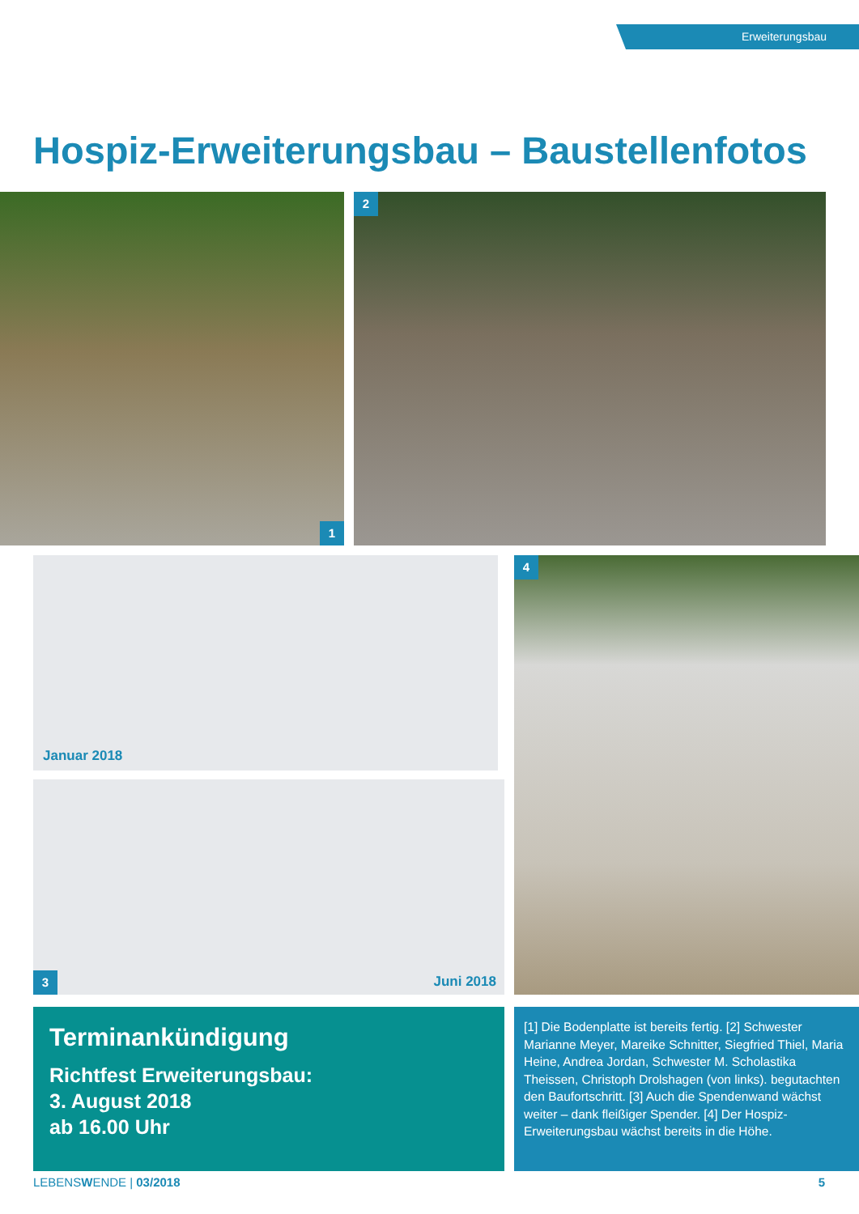Erweiterungsbau
Hospiz-Erweiterungsbau – Baustellenfotos
1 2
Januar 2018
3 Juni 2018
4
Terminankündigung
Richtfest Erweiterungsbau:
3. August 2018
ab 16.00 Uhr
[1] Die Bodenplatte ist bereits fertig. [2] Schwester Marianne Meyer, Mareike Schnitter, Siegfried Thiel, Maria Heine, Andrea Jordan, Schwester M. Scholastika Theissen, Christoph Drolshagen (von links). begutachten den Baufortschritt. [3] Auch die Spendenwand wächst weiter – dank fleißiger Spender. [4] Der Hospiz-Erweiterungsbau wächst bereits in die Höhe.
LEBENSWENDE | 03/2018 5